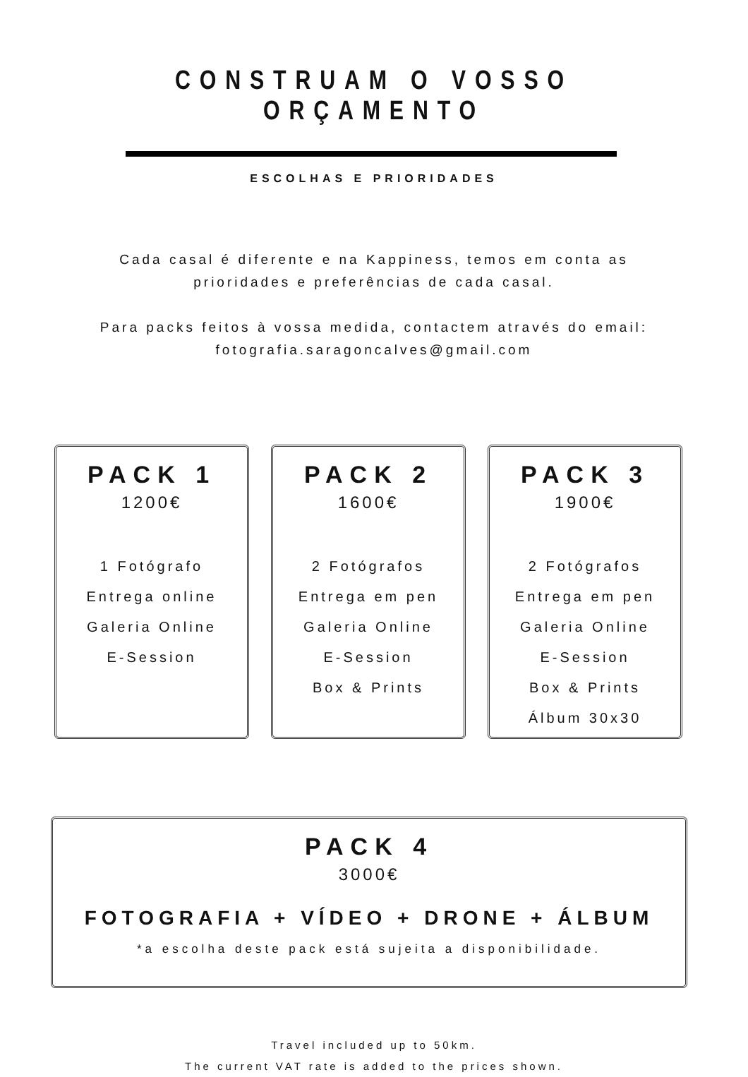CONSTRUAM O VOSSO ORÇAMENTO
ESCOLHAS E PRIORIDADES
Cada casal é diferente e na Kappiness, temos em conta as
prioridades e preferências de cada casal.
Para packs feitos à vossa medida, contactem através do email:
fotografia.saragoncalves@gmail.com
PACK 1
1200€
1 Fotógrafo
Entrega online
Galeria Online
E-Session
PACK 2
1600€
2 Fotógrafos
Entrega em pen
Galeria Online
E-Session
Box & Prints
PACK 3
1900€
2 Fotógrafos
Entrega em pen
Galeria Online
E-Session
Box & Prints
Álbum 30x30
PACK 4
3000€
FOTOGRAFIA + VÍDEO + DRONE + ÁLBUM
*a escolha deste pack está sujeita a disponibilidade.
Travel included up to 50km.
The current VAT rate is added to the prices shown.